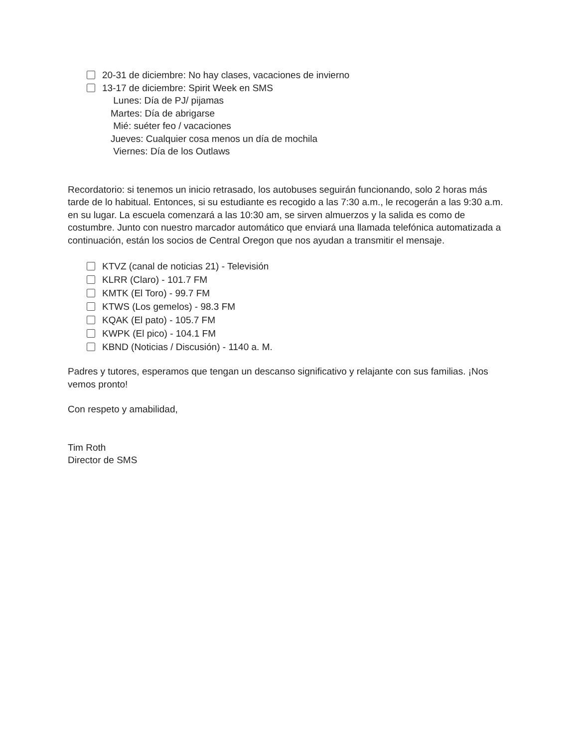20-31 de diciembre: No hay clases, vacaciones de invierno
13-17 de diciembre: Spirit Week en SMS
Lunes: Día de PJ/ pijamas
Martes: Día de abrigarse
Mié: suéter feo / vacaciones
Jueves: Cualquier cosa menos un día de mochila
Viernes: Día de los Outlaws
Recordatorio: si tenemos un inicio retrasado, los autobuses seguirán funcionando, solo 2 horas más tarde de lo habitual. Entonces, si su estudiante es recogido a las 7:30 a.m., le recogerán a las 9:30 a.m. en su lugar. La escuela comenzará a las 10:30 am, se sirven almuerzos y la salida es como de costumbre. Junto con nuestro marcador automático que enviará una llamada telefónica automatizada a continuación, están los socios de Central Oregon que nos ayudan a transmitir el mensaje.
KTVZ (canal de noticias 21) - Televisión
KLRR (Claro) - 101.7 FM
KMTK (El Toro) - 99.7 FM
KTWS (Los gemelos) - 98.3 FM
KQAK (El pato) - 105.7 FM
KWPK (El pico) - 104.1 FM
KBND (Noticias / Discusión) - 1140 a. M.
Padres y tutores, esperamos que tengan un descanso significativo y relajante con sus familias. ¡Nos vemos pronto!
Con respeto y amabilidad,
Tim Roth
Director de SMS